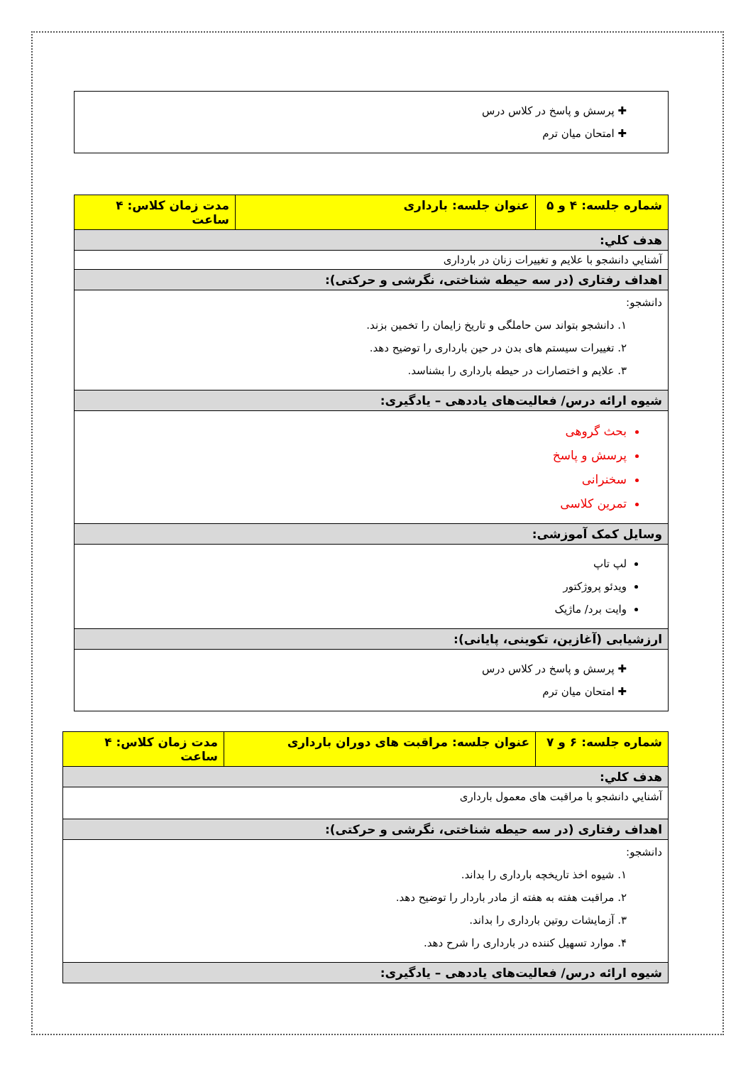| ✚ پرسش و پاسخ در کلاس درس ✚ امتحان میان ترم |
| شماره جلسه: ۴ و ۵ | عنوان جلسه: بارداری | مدت زمان کلاس: ۴ ساعت |
| هدف کلي: | | |
| آشنايي دانشجو با علایم و تغییرات زنان در بارداری | | |
| اهداف رفتاری (در سه حیطه شناختی، نگرشی و حرکتی): | | |
| دانشجو: ۱. دانشجو بتواند سن حاملگی و تاریخ زایمان را تخمین بزند. ۲. تغییرات سیستم های بدن در حین بارداری را توضیح دهد. ۳. علایم و اختصارات در حیطه بارداری را بشناسد. | | |
| شیوه ارائه درس/ فعالیت‌های یاددهی – یادگیری: | | |
| بحث گروهی پرسش و پاسخ سخنرانی تمرین کلاسی | | |
| وسایل کمک آموزشی: | | |
| لپ تاپ ویدئو پروژکتور وایت برد/ ماژیک | | |
| ارزشیابی (آغازین، تکوینی، پایانی): | | |
| ✚ پرسش و پاسخ در کلاس درس ✚ امتحان میان ترم | | |
| شماره جلسه: ۶ و ۷ | عنوان جلسه: مراقبت های دوران بارداری | مدت زمان کلاس: ۴ ساعت |
| هدف کلي: | | |
| آشنايي دانشجو با مراقبت های معمول بارداری | | |
| اهداف رفتاری (در سه حیطه شناختی، نگرشی و حرکتی): | | |
| دانشجو: ۱. شیوه اخذ تاریخچه بارداری را بداند. ۲. مراقبت هفته به هفته از مادر باردار را توضیح دهد. ۳. آزمایشات روتین بارداری را بداند. ۴. موارد تسهیل کننده در بارداری را شرح دهد. | | |
| شیوه ارائه درس/ فعالیت‌های یاددهی – یادگیری: | | |